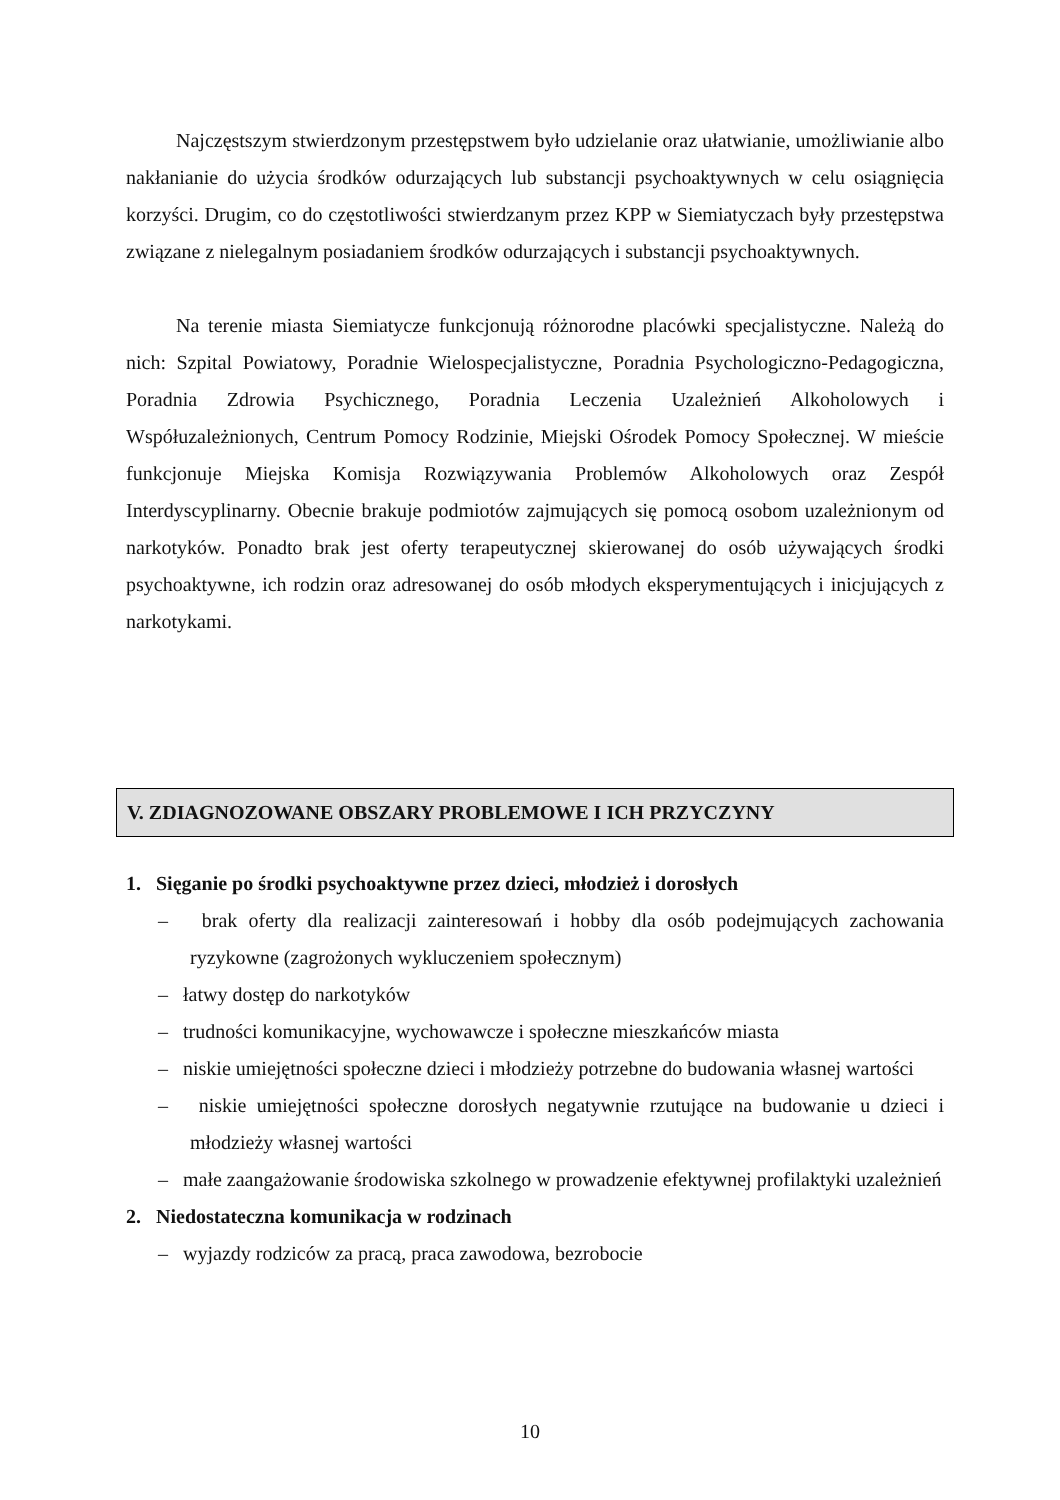Najczęstszym stwierdzonym przestępstwem było udzielanie oraz ułatwianie, umożliwianie albo nakłanianie do użycia środków odurzających lub substancji psychoaktywnych w celu osiągnięcia korzyści. Drugim, co do częstotliwości stwierdzanym przez KPP w Siemiatyczach były przestępstwa związane z nielegalnym posiadaniem środków odurzających i substancji psychoaktywnych.
Na terenie miasta Siemiatycze funkcjonują różnorodne placówki specjalistyczne. Należą do nich: Szpital Powiatowy, Poradnie Wielospecjalistyczne, Poradnia Psychologiczno-Pedagogiczna, Poradnia Zdrowia Psychicznego, Poradnia Leczenia Uzależnień Alkoholowych i Współuzależnionych, Centrum Pomocy Rodzinie, Miejski Ośrodek Pomocy Społecznej. W mieście funkcjonuje Miejska Komisja Rozwiązywania Problemów Alkoholowych oraz Zespół Interdyscyplinarny. Obecnie brakuje podmiotów zajmujących się pomocą osobom uzależnionym od narkotyków. Ponadto brak jest oferty terapeutycznej skierowanej do osób używających środki psychoaktywne, ich rodzin oraz adresowanej do osób młodych eksperymentujących i inicjujących z narkotykami.
V. ZDIAGNOZOWANE OBSZARY PROBLEMOWE I ICH PRZYCZYNY
1. Sięganie po środki psychoaktywne przez dzieci, młodzież i dorosłych
– brak oferty dla realizacji zainteresowań i hobby dla osób podejmujących zachowania ryzykowne (zagrożonych wykluczeniem społecznym)
– łatwy dostęp do narkotyków
– trudności komunikacyjne, wychowawcze i społeczne mieszkańców miasta
– niskie umiejętności społeczne dzieci i młodzieży potrzebne do budowania własnej wartości
– niskie umiejętności społeczne dorosłych negatywnie rzutujące na budowanie u dzieci i młodzieży własnej wartości
– małe zaangażowanie środowiska szkolnego w prowadzenie efektywnej profilaktyki uzależnień
2. Niedostateczna komunikacja w rodzinach
– wyjazdy rodziców za pracą, praca zawodowa, bezrobocie
10